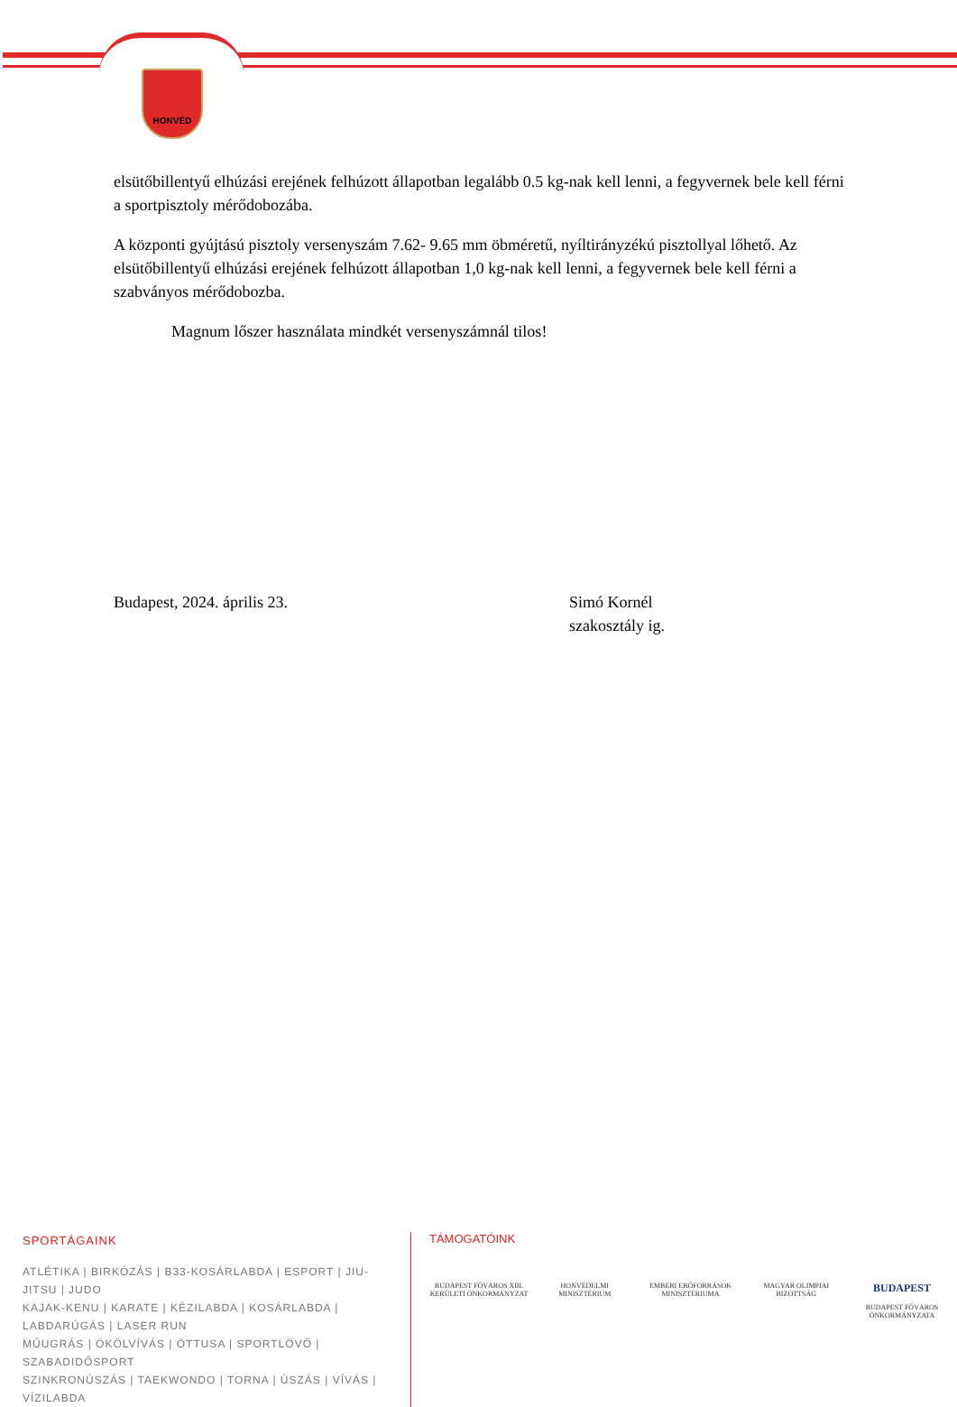HONVÉD
elsütőbillentyű elhúzási erejének felhúzott állapotban legalább 0.5 kg-nak kell lenni, a fegyvernek bele kell férni a sportpisztoly mérődobozába.
A központi gyújtású pisztoly versenyszám 7.62- 9.65 mm öbméretű, nyíltirányzékú pisztollyal lőhető. Az elsütőbillentyű elhúzási erejének felhúzott állapotban 1,0 kg-nak kell lenni, a fegyvernek bele kell férni a szabványos mérődobozba.
Magnum lőszer használata mindkét versenyszámnál tilos!
Budapest, 2024. április 23. Simó Kornél
szakosztály ig.
SPORTÁGAINK
ATLÉTIKA | BIRKÓZÁS | B33-KOSÁRLABDA | ESPORT | JIU-JITSU | JUDO
KAJAK-KENU | KARATE | KÉZILABDA | KOSÁRLABDA | LABDARÚGÁS | LASER RUN
MŰUGRÁS | ÖKÖLVÍVÁS | ÖTTUSA | SPORTLÖVŐ | SZABADIDŐSPORT
SZINKRONÚSZÁS | TAEKWONDO | TORNA | ÚSZÁS | VÍVÁS | VÍZILABDA
TÁMOGATÓINK
BUDAPEST FŐVÁROS XIII. KERÜLETI ÖNKORMÁNYZAT
HONVÉDELMI MINISZTÉRIUM
EMBERI ERŐFORRÁSOK MINISZTÉRIUMA
MAGYAR OLIMPIAI BIZOTTSÁG
BUDAPEST
BUDAPEST FŐVÁROS ÖNKORMÁNYZATA